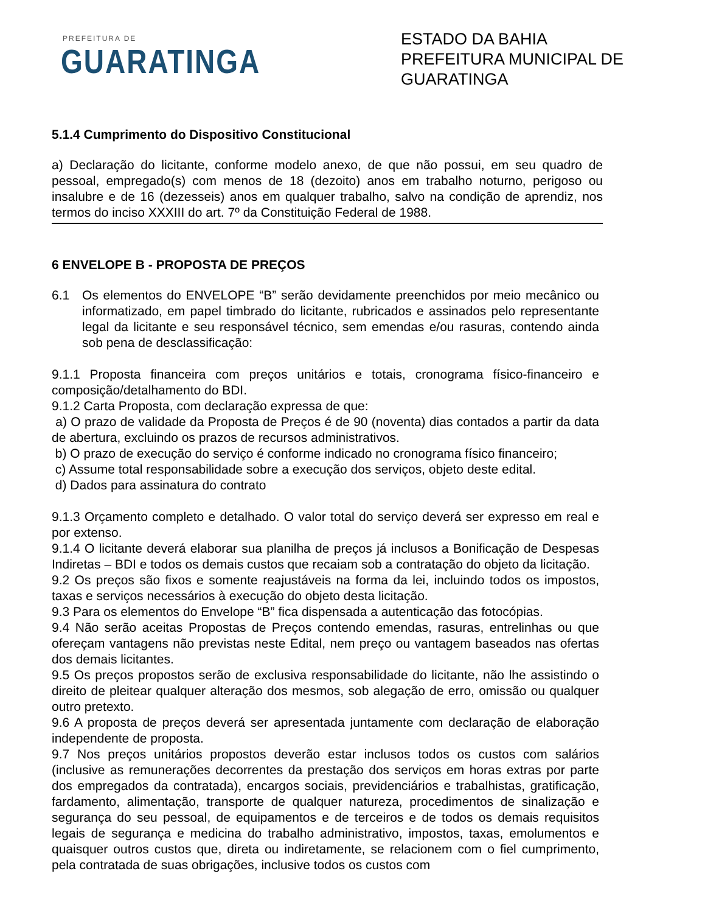PREFEITURA DE
GUARATINGA
ESTADO DA BAHIA
PREFEITURA MUNICIPAL DE GUARATINGA
5.1.4 Cumprimento do Dispositivo Constitucional
a) Declaração do licitante, conforme modelo anexo, de que não possui, em seu quadro de pessoal, empregado(s) com menos de 18 (dezoito) anos em trabalho noturno, perigoso ou insalubre e de 16 (dezesseis) anos em qualquer trabalho, salvo na condição de aprendiz, nos termos do inciso XXXIII do art. 7º da Constituição Federal de 1988.
6 ENVELOPE B - PROPOSTA DE PREÇOS
6.1 Os elementos do ENVELOPE “B” serão devidamente preenchidos por meio mecânico ou informatizado, em papel timbrado do licitante, rubricados e assinados pelo representante legal da licitante e seu responsável técnico, sem emendas e/ou rasuras, contendo ainda sob pena de desclassificação:
9.1.1 Proposta financeira com preços unitários e totais, cronograma físico-financeiro e composição/detalhamento do BDI.
9.1.2 Carta Proposta, com declaração expressa de que:
a) O prazo de validade da Proposta de Preços é de 90 (noventa) dias contados a partir da data de abertura, excluindo os prazos de recursos administrativos.
b) O prazo de execução do serviço é conforme indicado no cronograma físico financeiro;
c) Assume total responsabilidade sobre a execução dos serviços, objeto deste edital.
d) Dados para assinatura do contrato
9.1.3 Orçamento completo e detalhado. O valor total do serviço deverá ser expresso em real e por extenso.
9.1.4 O licitante deverá elaborar sua planilha de preços já inclusos a Bonificação de Despesas Indiretas – BDI e todos os demais custos que recaiam sob a contratação do objeto da licitação.
9.2 Os preços são fixos e somente reajustáveis na forma da lei, incluindo todos os impostos, taxas e serviços necessários à execução do objeto desta licitação.
9.3 Para os elementos do Envelope “B” fica dispensada a autenticação das fotocópias.
9.4 Não serão aceitas Propostas de Preços contendo emendas, rasuras, entrelinhas ou que ofereçam vantagens não previstas neste Edital, nem preço ou vantagem baseados nas ofertas dos demais licitantes.
9.5 Os preços propostos serão de exclusiva responsabilidade do licitante, não lhe assistindo o direito de pleitear qualquer alteração dos mesmos, sob alegação de erro, omissão ou qualquer outro pretexto.
9.6 A proposta de preços deverá ser apresentada juntamente com declaração de elaboração independente de proposta.
9.7 Nos preços unitários propostos deverão estar inclusos todos os custos com salários (inclusive as remunerações decorrentes da prestação dos serviços em horas extras por parte dos empregados da contratada), encargos sociais, previdenciários e trabalhistas, gratificação, fardamento, alimentação, transporte de qualquer natureza, procedimentos de sinalização e segurança do seu pessoal, de equipamentos e de terceiros e de todos os demais requisitos legais de segurança e medicina do trabalho administrativo, impostos, taxas, emolumentos e quaisquer outros custos que, direta ou indiretamente, se relacionem com o fiel cumprimento, pela contratada de suas obrigações, inclusive todos os custos com